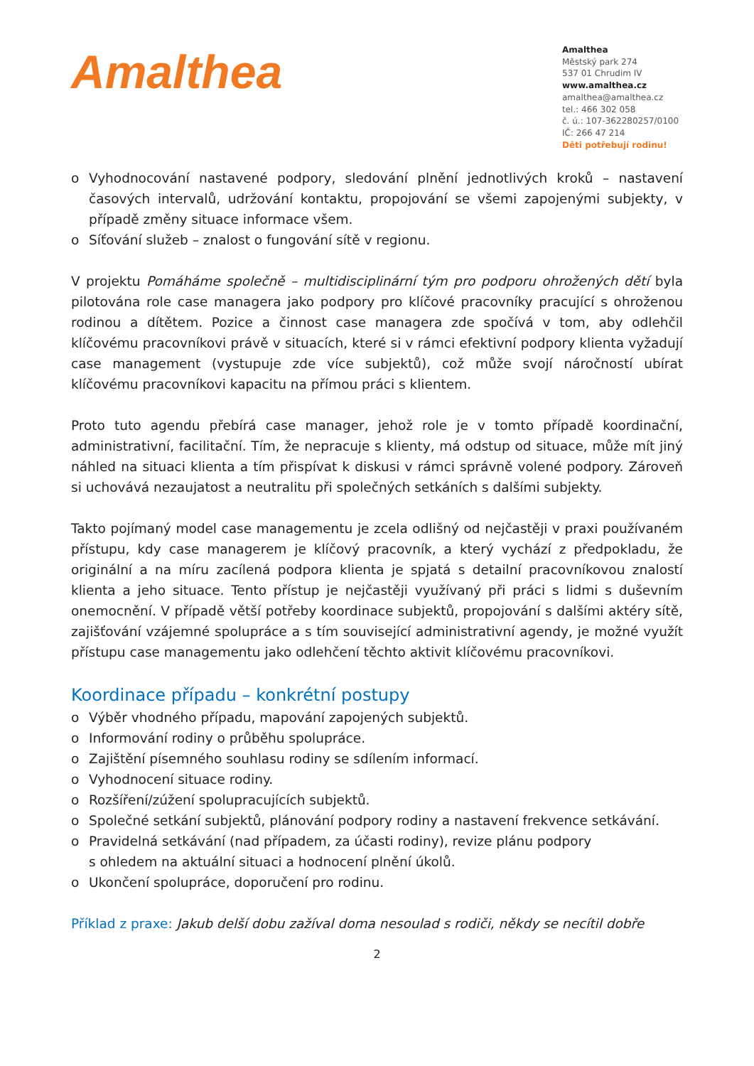Amalthea
Amalthea
Městský park 274
537 01 Chrudim IV
www.amalthea.cz
amalthea@amalthea.cz
tel.: 466 302 058
č. ú.: 107-362280257/0100
IČ: 266 47 214
Děti potřebují rodinu!
o Vyhodnocování nastavené podpory, sledování plnění jednotlivých kroků – nastavení časových intervalů, udržování kontaktu, propojování se všemi zapojenými subjekty, v případě změny situace informace všem.
o Síťování služeb – znalost o fungování sítě v regionu.
V projektu Pomáháme společně – multidisciplinární tým pro podporu ohrožených dětí byla pilotována role case managera jako podpory pro klíčové pracovníky pracující s ohroženou rodinou a dítětem. Pozice a činnost case managera zde spočívá v tom, aby odlehčil klíčovému pracovníkovi právě v situacích, které si v rámci efektivní podpory klienta vyžadují case management (vystupuje zde více subjektů), což může svojí náročností ubírat klíčovému pracovníkovi kapacitu na přímou práci s klientem.
Proto tuto agendu přebírá case manager, jehož role je v tomto případě koordinační, administrativní, facilitační. Tím, že nepracuje s klienty, má odstup od situace, může mít jiný náhled na situaci klienta a tím přispívat k diskusi v rámci správně volené podpory. Zároveň si uchovává nezaujatost a neutralitu při společných setkáních s dalšími subjekty.
Takto pojímaný model case managementu je zcela odlišný od nejčastěji v praxi používaném přístupu, kdy case managerem je klíčový pracovník, a který vychází z předpokladu, že originální a na míru zacílená podpora klienta je spjatá s detailní pracovníkovou znalostí klienta a jeho situace. Tento přístup je nejčastěji využívaný při práci s lidmi s duševním onemocnění. V případě větší potřeby koordinace subjektů, propojování s dalšími aktéry sítě, zajišťování vzájemné spolupráce a s tím související administrativní agendy, je možné využít přístupu case managementu jako odlehčení těchto aktivit klíčovému pracovníkovi.
Koordinace případu – konkrétní postupy
o Výběr vhodného případu, mapování zapojených subjektů.
o Informování rodiny o průběhu spolupráce.
o Zajištění písemného souhlasu rodiny se sdílením informací.
o Vyhodnocení situace rodiny.
o Rozšíření/zúžení spolupracujících subjektů.
o Společné setkání subjektů, plánování podpory rodiny a nastavení frekvence setkávání.
o Pravidelná setkávání (nad případem, za účasti rodiny), revize plánu podpory
s ohledem na aktuální situaci a hodnocení plnění úkolů.
o Ukončení spolupráce, doporučení pro rodinu.
Příklad z praxe: Jakub delší dobu zažíval doma nesoulad s rodiči, někdy se necítil dobře
2